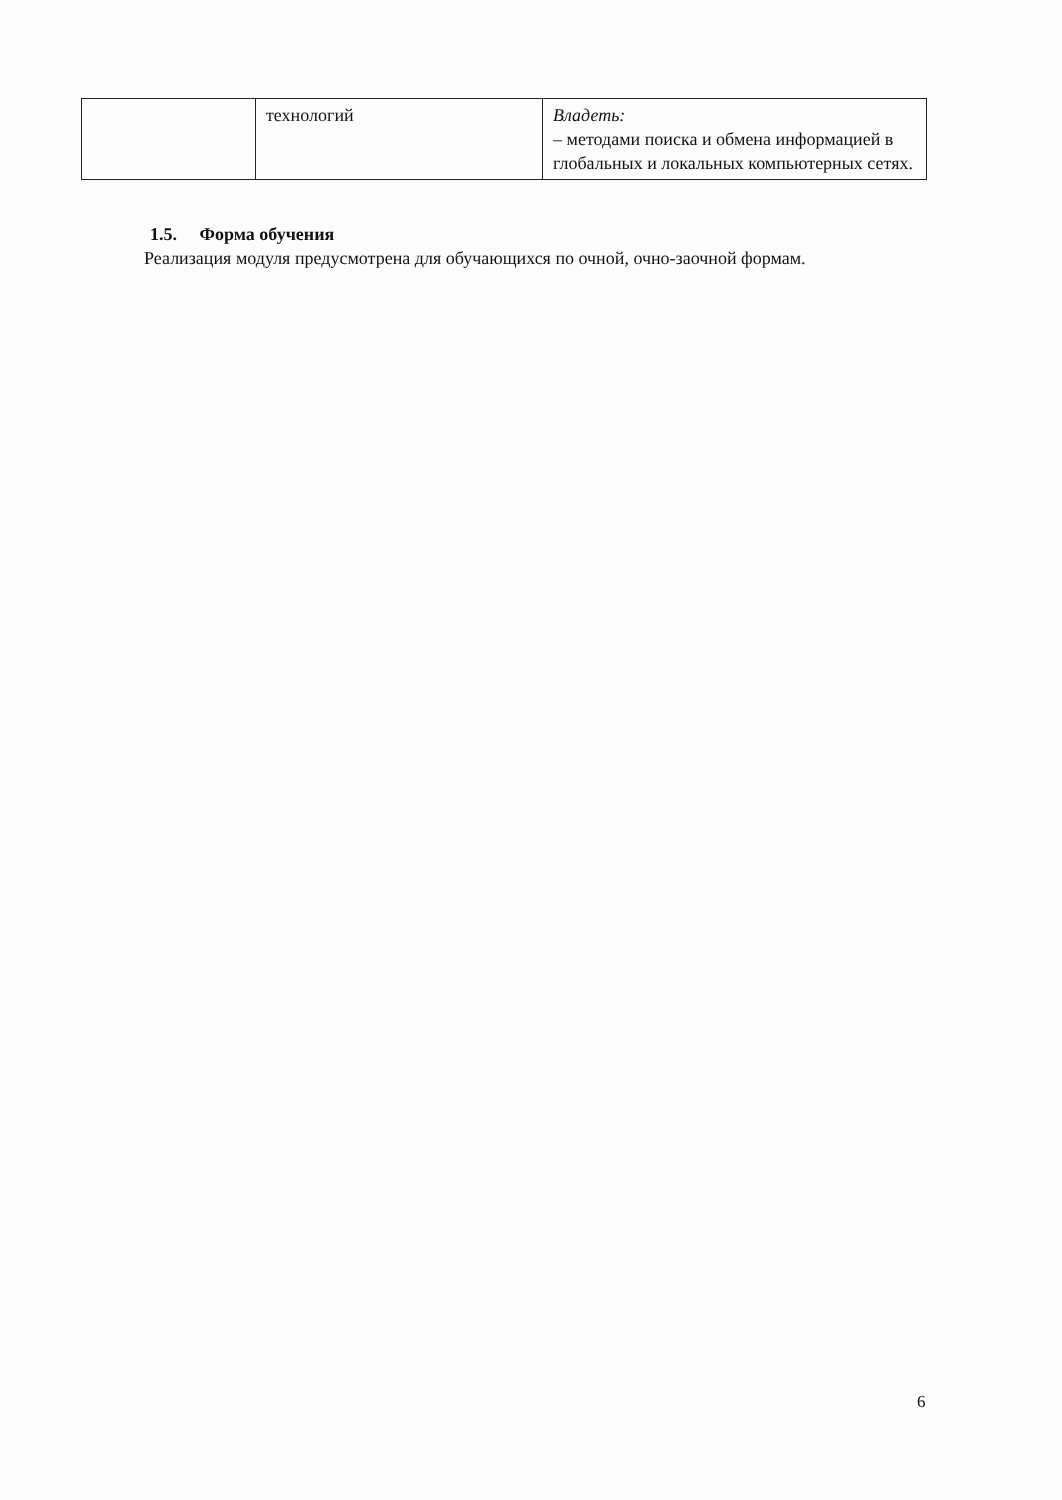| | технологий | Владеть: – методами поиска и обмена информацией в глобальных и локальных компьютерных сетях. |
1.5. Форма обучения
Реализация модуля предусмотрена для обучающихся по очной, очно-заочной формам.
6